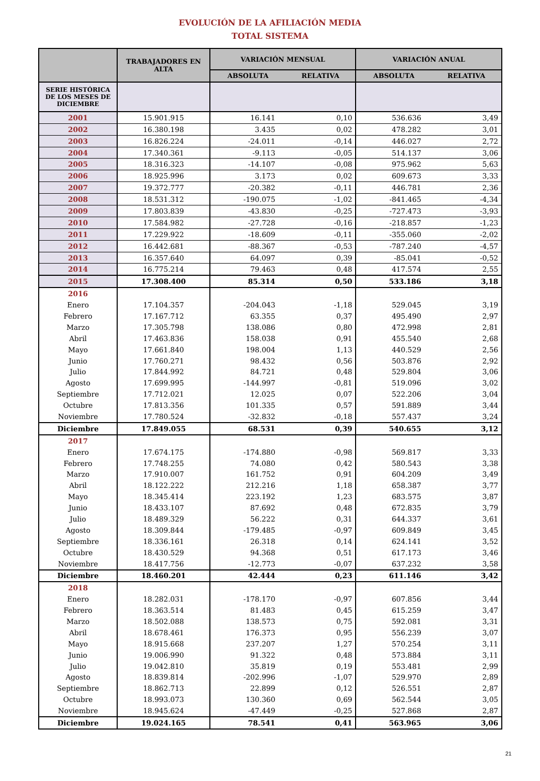EVOLUCIÓN DE LA AFILIACIÓN MEDIA
TOTAL SISTEMA
| | TRABAJADORES EN ALTA | VARIACIÓN MENSUAL | | VARIACIÓN ANUAL | |
| --- | --- | --- | --- | --- | --- |
| | | ABSOLUTA | RELATIVA | ABSOLUTA | RELATIVA |
| SERIE HISTÓRICA DE LOS MESES DE DICIEMBRE | | | | | |
| 2001 | 15.901.915 | 16.141 | 0,10 | 536.636 | 3,49 |
| 2002 | 16.380.198 | 3.435 | 0,02 | 478.282 | 3,01 |
| 2003 | 16.826.224 | -24.011 | -0,14 | 446.027 | 2,72 |
| 2004 | 17.340.361 | -9.113 | -0,05 | 514.137 | 3,06 |
| 2005 | 18.316.323 | -14.107 | -0,08 | 975.962 | 5,63 |
| 2006 | 18.925.996 | 3.173 | 0,02 | 609.673 | 3,33 |
| 2007 | 19.372.777 | -20.382 | -0,11 | 446.781 | 2,36 |
| 2008 | 18.531.312 | -190.075 | -1,02 | -841.465 | -4,34 |
| 2009 | 17.803.839 | -43.830 | -0,25 | -727.473 | -3,93 |
| 2010 | 17.584.982 | -27.728 | -0,16 | -218.857 | -1,23 |
| 2011 | 17.229.922 | -18.609 | -0,11 | -355.060 | -2,02 |
| 2012 | 16.442.681 | -88.367 | -0,53 | -787.240 | -4,57 |
| 2013 | 16.357.640 | 64.097 | 0,39 | -85.041 | -0,52 |
| 2014 | 16.775.214 | 79.463 | 0,48 | 417.574 | 2,55 |
| 2015 | 17.308.400 | 85.314 | 0,50 | 533.186 | 3,18 |
| 2016 | | | | | |
| Enero | 17.104.357 | -204.043 | -1,18 | 529.045 | 3,19 |
| Febrero | 17.167.712 | 63.355 | 0,37 | 495.490 | 2,97 |
| Marzo | 17.305.798 | 138.086 | 0,80 | 472.998 | 2,81 |
| Abril | 17.463.836 | 158.038 | 0,91 | 455.540 | 2,68 |
| Mayo | 17.661.840 | 198.004 | 1,13 | 440.529 | 2,56 |
| Junio | 17.760.271 | 98.432 | 0,56 | 503.876 | 2,92 |
| Julio | 17.844.992 | 84.721 | 0,48 | 529.804 | 3,06 |
| Agosto | 17.699.995 | -144.997 | -0,81 | 519.096 | 3,02 |
| Septiembre | 17.712.021 | 12.025 | 0,07 | 522.206 | 3,04 |
| Octubre | 17.813.356 | 101.335 | 0,57 | 591.889 | 3,44 |
| Noviembre | 17.780.524 | -32.832 | -0,18 | 557.437 | 3,24 |
| Diciembre | 17.849.055 | 68.531 | 0,39 | 540.655 | 3,12 |
| 2017 | | | | | |
| Enero | 17.674.175 | -174.880 | -0,98 | 569.817 | 3,33 |
| Febrero | 17.748.255 | 74.080 | 0,42 | 580.543 | 3,38 |
| Marzo | 17.910.007 | 161.752 | 0,91 | 604.209 | 3,49 |
| Abril | 18.122.222 | 212.216 | 1,18 | 658.387 | 3,77 |
| Mayo | 18.345.414 | 223.192 | 1,23 | 683.575 | 3,87 |
| Junio | 18.433.107 | 87.692 | 0,48 | 672.835 | 3,79 |
| Julio | 18.489.329 | 56.222 | 0,31 | 644.337 | 3,61 |
| Agosto | 18.309.844 | -179.485 | -0,97 | 609.849 | 3,45 |
| Septiembre | 18.336.161 | 26.318 | 0,14 | 624.141 | 3,52 |
| Octubre | 18.430.529 | 94.368 | 0,51 | 617.173 | 3,46 |
| Noviembre | 18.417.756 | -12.773 | -0,07 | 637.232 | 3,58 |
| Diciembre | 18.460.201 | 42.444 | 0,23 | 611.146 | 3,42 |
| 2018 | | | | | |
| Enero | 18.282.031 | -178.170 | -0,97 | 607.856 | 3,44 |
| Febrero | 18.363.514 | 81.483 | 0,45 | 615.259 | 3,47 |
| Marzo | 18.502.088 | 138.573 | 0,75 | 592.081 | 3,31 |
| Abril | 18.678.461 | 176.373 | 0,95 | 556.239 | 3,07 |
| Mayo | 18.915.668 | 237.207 | 1,27 | 570.254 | 3,11 |
| Junio | 19.006.990 | 91.322 | 0,48 | 573.884 | 3,11 |
| Julio | 19.042.810 | 35.819 | 0,19 | 553.481 | 2,99 |
| Agosto | 18.839.814 | -202.996 | -1,07 | 529.970 | 2,89 |
| Septiembre | 18.862.713 | 22.899 | 0,12 | 526.551 | 2,87 |
| Octubre | 18.993.073 | 130.360 | 0,69 | 562.544 | 3,05 |
| Noviembre | 18.945.624 | -47.449 | -0,25 | 527.868 | 2,87 |
| Diciembre | 19.024.165 | 78.541 | 0,41 | 563.965 | 3,06 |
21